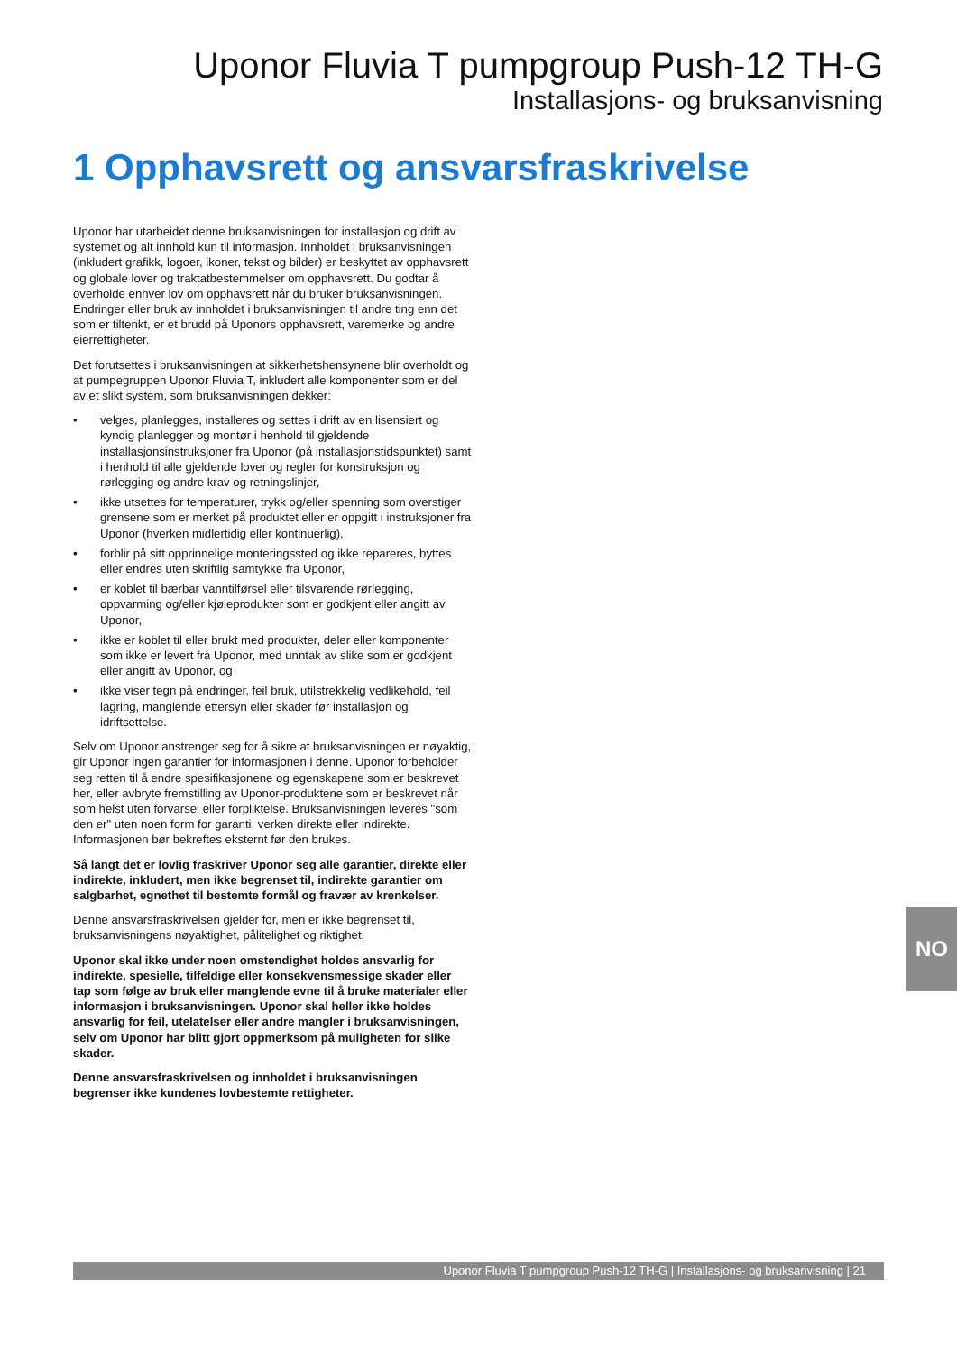Uponor Fluvia T pumpgroup Push-12 TH-G
Installasjons- og bruksanvisning
1 Opphavsrett og ansvarsfraskrivelse
Uponor har utarbeidet denne bruksanvisningen for installasjon og drift av systemet og alt innhold kun til informasjon. Innholdet i bruksanvisningen (inkludert grafikk, logoer, ikoner, tekst og bilder) er beskyttet av opphavsrett og globale lover og traktatbestemmelser om opphavsrett. Du godtar å overholde enhver lov om opphavsrett når du bruker bruksanvisningen. Endringer eller bruk av innholdet i bruksanvisningen til andre ting enn det som er tiltenkt, er et brudd på Uponors opphavsrett, varemerke og andre eierrettigheter.
Det forutsettes i bruksanvisningen at sikkerhetshensynene blir overholdt og at pumpegruppen Uponor Fluvia T, inkludert alle komponenter som er del av et slikt system, som bruksanvisningen dekker:
• velges, planlegges, installeres og settes i drift av en lisensiert og kyndig planlegger og montør i henhold til gjeldende installasjonsinstruksjoner fra Uponor (på installasjonstidspunktet) samt i henhold til alle gjeldende lover og regler for konstruksjon og rørlegging og andre krav og retningslinjer,
• ikke utsettes for temperaturer, trykk og/eller spenning som overstiger grensene som er merket på produktet eller er oppgitt i instruksjoner fra Uponor (hverken midlertidig eller kontinuerlig),
• forblir på sitt opprinnelige monteringssted og ikke repareres, byttes eller endres uten skriftlig samtykke fra Uponor,
• er koblet til bærbar vanntilførsel eller tilsvarende rørlegging, oppvarming og/eller kjøleprodukter som er godkjent eller angitt av Uponor,
• ikke er koblet til eller brukt med produkter, deler eller komponenter som ikke er levert fra Uponor, med unntak av slike som er godkjent eller angitt av Uponor, og
• ikke viser tegn på endringer, feil bruk, utilstrekkelig vedlikehold, feil lagring, manglende ettersyn eller skader før installasjon og idriftsettelse.
Selv om Uponor anstrenger seg for å sikre at bruksanvisningen er nøyaktig, gir Uponor ingen garantier for informasjonen i denne. Uponor forbeholder seg retten til å endre spesifikasjonene og egenskapene som er beskrevet her, eller avbryte fremstilling av Uponor-produktene som er beskrevet når som helst uten forvarsel eller forpliktelse. Bruksanvisningen leveres "som den er" uten noen form for garanti, verken direkte eller indirekte. Informasjonen bør bekreftes eksternt før den brukes.
Så langt det er lovlig fraskriver Uponor seg alle garantier, direkte eller indirekte, inkludert, men ikke begrenset til, indirekte garantier om salgbarhet, egnethet til bestemte formål og fravær av krenkelser.
Denne ansvarsfraskrivelsen gjelder for, men er ikke begrenset til, bruksanvisningens nøyaktighet, pålitelighet og riktighet.
Uponor skal ikke under noen omstendighet holdes ansvarlig for indirekte, spesielle, tilfeldige eller konsekvensmessige skader eller tap som følge av bruk eller manglende evne til å bruke materialer eller informasjon i bruksanvisningen. Uponor skal heller ikke holdes ansvarlig for feil, utelatelser eller andre mangler i bruksanvisningen, selv om Uponor har blitt gjort oppmerksom på muligheten for slike skader.
Denne ansvarsfraskrivelsen og innholdet i bruksanvisningen begrenser ikke kundenes lovbestemte rettigheter.
NO
Uponor Fluvia T pumpgroup Push-12 TH-G | Installasjons- og bruksanvisning | 21